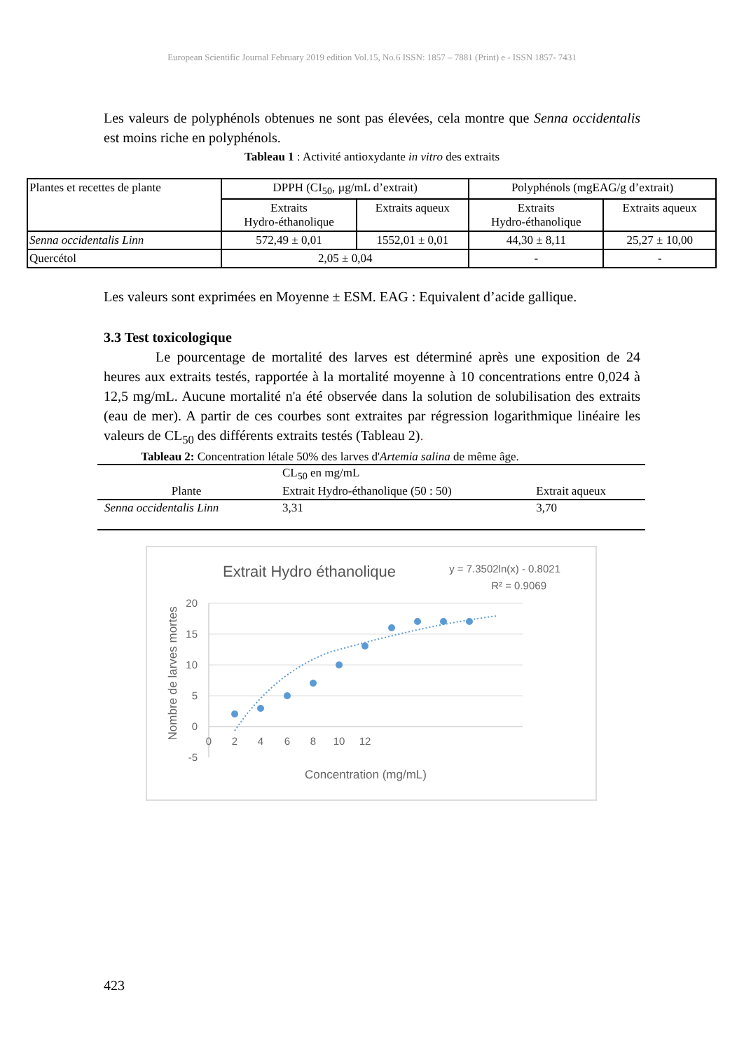European Scientific Journal February 2019 edition Vol.15, No.6 ISSN: 1857 – 7881 (Print) e - ISSN 1857- 7431
Les valeurs de polyphénols obtenues ne sont pas élevées, cela montre que Senna occidentalis est moins riche en polyphénols.
Tableau 1 : Activité antioxydante in vitro des extraits
| Plantes et recettes de plante | DPPH (CI<sub>50</sub>, µg/mL d’extrait) | | Polyphénols (mgEAG/g d’extrait) | |
| | Extraits Hydro-éthanolique | Extraits aqueux | Extraits Hydro-éthanolique | Extraits aqueux |
| Senna occidentalis Linn | 572,49 ± 0,01 | 1552,01 ± 0,01 | 44,30 ± 8,11 | 25,27 ± 10,00 |
| Quercétol | 2,05 ± 0,04 | | - | - |
Les valeurs sont exprimées en Moyenne ± ESM. EAG : Equivalent d’acide gallique.
3.3 Test toxicologique
Le pourcentage de mortalité des larves est déterminé après une exposition de 24 heures aux extraits testés, rapportée à la mortalité moyenne à 10 concentrations entre 0,024 à 12,5 mg/mL. Aucune mortalité n'a été observée dans la solution de solubilisation des extraits (eau de mer). A partir de ces courbes sont extraites par régression logarithmique linéaire les valeurs de CL<sub>50</sub> des différents extraits testés (Tableau 2).
Tableau 2: Concentration létale 50% des larves d'Artemia salina de même âge.
| | CL<sub>50</sub> en mg/mL | |
| Plante | Extrait Hydro-éthanolique (50 : 50) | Extrait aqueux |
| Senna occidentalis Linn | 3,31 | 3,70 |
Extrait Hydro éthanolique
y = 7.3502ln(x) - 0.8021
R² = 0.9069
20
15
10
5
0
-5
0
2
4
6
8
10
12
Concentration (mg/mL)
Nombre de larves mortes
423